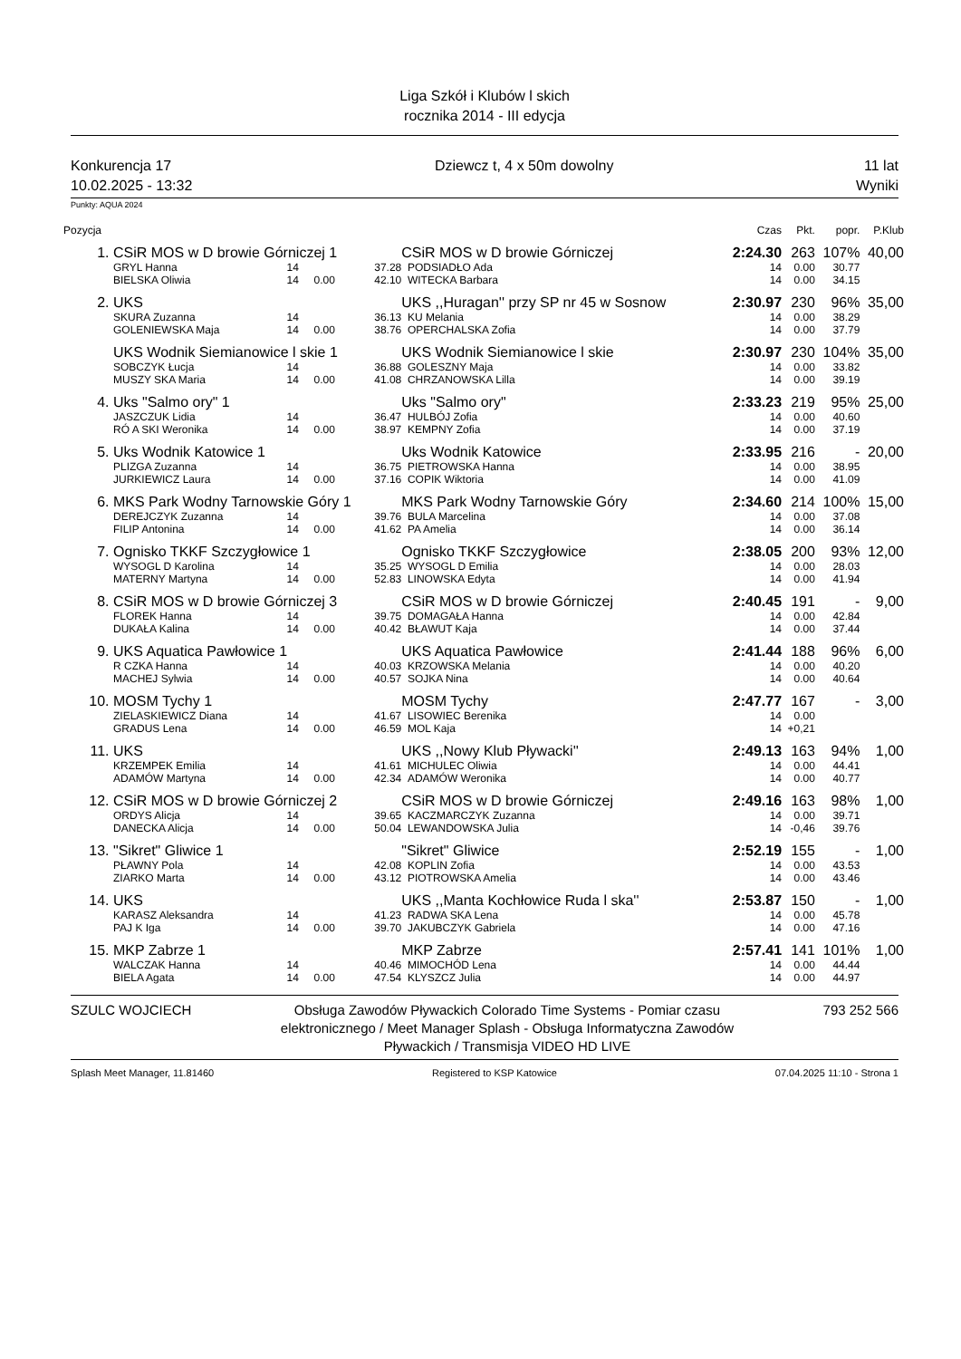Liga Szkół i Klubów l skich
rocznika 2014 - III edycja
Konkurencja 17
10.02.2025 - 13:32
Dziewcz t, 4 x 50m dowolny 11 lat
Wyniki
Punkty: AQUA 2024
| Pozycja | | | | | | Czas | Pkt. | popr. | P.Klub |
| --- | --- | --- | --- | --- | --- | --- | --- | --- | --- |
| 1. | CSiR MOS w D browie Górniczej 1 | | | CSiR MOS w D browie Górniczej | | 2:24.30 | 263 | 107% | 40,00 |
| | GRYL Hanna | 14 | 37.28 | PODSIADŁO Ada | | 14 | 0.00 | 30.77 | |
| | BIELSKA Oliwia | 14 0.00 | 42.10 | WITECKA Barbara | | 14 | 0.00 | 34.15 | |
| 2. | UKS | | | UKS ,,Huragan'' przy SP nr 45 w Sosnow | | 2:30.97 | 230 | 96% | 35,00 |
| | SKURA Zuzanna | 14 | 36.13 | KU Melania | | 14 | 0.00 | 38.29 | |
| | GOLENIEWSKA Maja | 14 0.00 | 38.76 | OPERCHALSKA Zofia | | 14 | 0.00 | 37.79 | |
| | UKS Wodnik Siemianowice l skie 1 | | | UKS Wodnik Siemianowice l skie | | 2:30.97 | 230 | 104% | 35,00 |
| | SOBCZYK Łucja | 14 | 36.88 | GOLESZNY Maja | | 14 | 0.00 | 33.82 | |
| | MUSZY SKA Maria | 14 0.00 | 41.08 | CHRZANOWSKA Lilla | | 14 | 0.00 | 39.19 | |
| 4. | Uks "Salmo ory" 1 | | | Uks "Salmo ory" | | 2:33.23 | 219 | 95% | 25,00 |
| | JASZCZUK Lidia | 14 | 36.47 | HULBÓJ Zofia | | 14 | 0.00 | 40.60 | |
| | RÓ A SKI Weronika | 14 0.00 | 38.97 | KEMPNY Zofia | | 14 | 0.00 | 37.19 | |
| 5. | Uks Wodnik Katowice 1 | | | Uks Wodnik Katowice | | 2:33.95 | 216 | - | 20,00 |
| | PLIZGA Zuzanna | 14 | 36.75 | PIETROWSKA Hanna | | 14 | 0.00 | 38.95 | |
| | JURKIEWICZ Laura | 14 0.00 | 37.16 | COPIK Wiktoria | | 14 | 0.00 | 41.09 | |
| 6. | MKS Park Wodny Tarnowskie Góry 1 | | | MKS Park Wodny Tarnowskie Góry | | 2:34.60 | 214 | 100% | 15,00 |
| | DEREJCZYK Zuzanna | 14 | 39.76 | BULA Marcelina | | 14 | 0.00 | 37.08 | |
| | FILIP Antonina | 14 0.00 | 41.62 | PA Amelia | | 14 | 0.00 | 36.14 | |
| 7. | Ognisko TKKF Szczygłowice 1 | | | Ognisko TKKF Szczygłowice | | 2:38.05 | 200 | 93% | 12,00 |
| | WYSOGL D Karolina | 14 | 35.25 | WYSOGL D Emilia | | 14 | 0.00 | 28.03 | |
| | MATERNY Martyna | 14 0.00 | 52.83 | LINOWSKA Edyta | | 14 | 0.00 | 41.94 | |
| 8. | CSiR MOS w D browie Górniczej 3 | | | CSiR MOS w D browie Górniczej | | 2:40.45 | 191 | - | 9,00 |
| | FLOREK Hanna | 14 | 39.75 | DOMAGAŁA Hanna | | 14 | 0.00 | 42.84 | |
| | DUKAŁA Kalina | 14 0.00 | 40.42 | BŁAWUT Kaja | | 14 | 0.00 | 37.44 | |
| 9. | UKS Aquatica Pawłowice 1 | | | UKS Aquatica Pawłowice | | 2:41.44 | 188 | 96% | 6,00 |
| | R CZKA Hanna | 14 | 40.03 | KRZOWSKA Melania | | 14 | 0.00 | 40.20 | |
| | MACHEJ Sylwia | 14 0.00 | 40.57 | SOJKA Nina | | 14 | 0.00 | 40.64 | |
| 10. | MOSM Tychy 1 | | | MOSM Tychy | | 2:47.77 | 167 | - | 3,00 |
| | ZIELASKIEWICZ Diana | 14 | 41.67 | LISOWIEC Berenika | | 14 | 0.00 | | |
| | GRADUS Lena | 14 0.00 | 46.59 | MOL Kaja | | 14 | +0,21 | | |
| 11. | UKS | | | UKS ,,Nowy Klub Pływacki'' | | 2:49.13 | 163 | 94% | 1,00 |
| | KRZEMPEK Emilia | 14 | 41.61 | MICHULEC Oliwia | | 14 | 0.00 | 44.41 | |
| | ADAMÓW Martyna | 14 0.00 | 42.34 | ADAMÓW Weronika | | 14 | 0.00 | 40.77 | |
| 12. | CSiR MOS w D browie Górniczej 2 | | | CSiR MOS w D browie Górniczej | | 2:49.16 | 163 | 98% | 1,00 |
| | ORDYS Alicja | 14 | 39.65 | KACZMARCZYK Zuzanna | | 14 | 0.00 | 39.71 | |
| | DANECKA Alicja | 14 0.00 | 50.04 | LEWANDOWSKA Julia | | 14 | -0,46 | 39.76 | |
| 13. | "Sikret" Gliwice 1 | | | "Sikret" Gliwice | | 2:52.19 | 155 | - | 1,00 |
| | PŁAWNY Pola | 14 | 42.08 | KOPLIN Zofia | | 14 | 0.00 | 43.53 | |
| | ZIARKO Marta | 14 0.00 | 43.12 | PIOTROWSKA Amelia | | 14 | 0.00 | 43.46 | |
| 14. | UKS | | | UKS ,,Manta Kochłowice Ruda l ska'' | | 2:53.87 | 150 | - | 1,00 |
| | KARASZ Aleksandra | 14 | 41.23 | RADWA SKA Lena | | 14 | 0.00 | 45.78 | |
| | PAJ K Iga | 14 0.00 | 39.70 | JAKUBCZYK Gabriela | | 14 | 0.00 | 47.16 | |
| 15. | MKP Zabrze 1 | | | MKP Zabrze | | 2:57.41 | 141 | 101% | 1,00 |
| | WALCZAK Hanna | 14 | 40.46 | MIMOCHÓD Lena | | 14 | 0.00 | 44.44 | |
| | BIELA Agata | 14 0.00 | 47.54 | KLYSZCZ Julia | | 14 | 0.00 | 44.97 | |
SZULC WOJCIECH Obsługa Zawodów Pływackich Colorado Time Systems - Pomiar czasu elektronicznego / Meet Manager Splash - Obsługa Informatyczna Zawodów Pływackich / Transmisja VIDEO HD LIVE
793 252 566
Splash Meet Manager, 11.81460 Registered to KSP Katowice 07.04.2025 11:10 - Strona 1